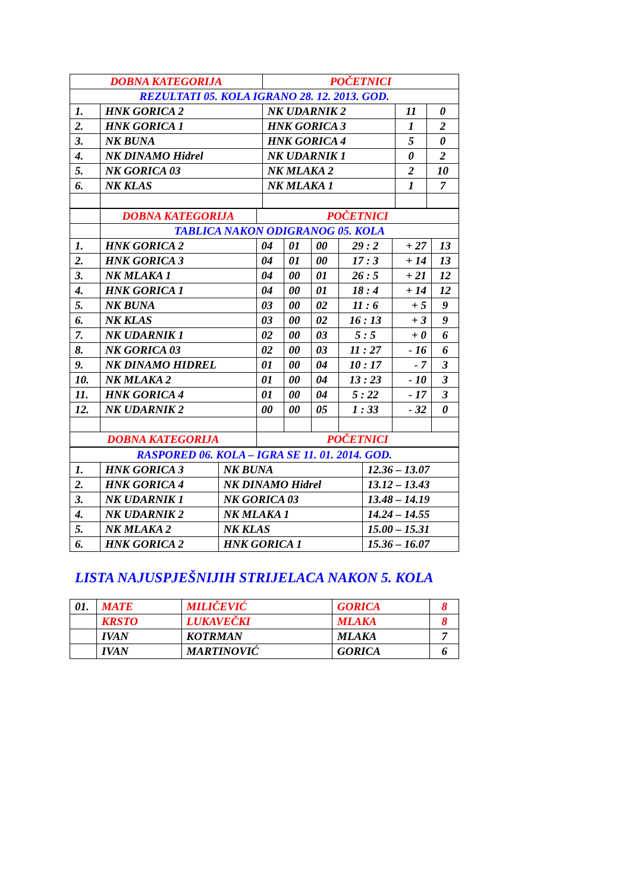| DOBNA KATEGORIJA | | POČETNICI | | |
| REZULTATI 05. KOLA IGRANO 28. 12. 2013. GOD. | | | | |
| 1. | HNK GORICA 2 | NK UDARNIK 2 | 11 | 0 |
| 2. | HNK GORICA 1 | HNK GORICA 3 | 1 | 2 |
| 3. | NK BUNA | HNK GORICA 4 | 5 | 0 |
| 4. | NK DINAMO Hidrel | NK UDARNIK 1 | 0 | 2 |
| 5. | NK GORICA 03 | NK MLAKA 2 | 2 | 10 |
| 6. | NK KLAS | NK MLAKA 1 | 1 | 7 |
| | DOBNA KATEGORIJA | POČETNICI | | | | | |
| | TABLICA NAKON ODIGRANOG 05. KOLA | | | | | | |
| 1. | HNK GORICA 2 | 04 | 01 | 00 | 29 : 2 | + 27 | 13 |
| 2. | HNK GORICA 3 | 04 | 01 | 00 | 17 : 3 | + 14 | 13 |
| 3. | NK MLAKA 1 | 04 | 00 | 01 | 26 : 5 | + 21 | 12 |
| 4. | HNK GORICA 1 | 04 | 00 | 01 | 18 : 4 | + 14 | 12 |
| 5. | NK BUNA | 03 | 00 | 02 | 11 : 6 | + 5 | 9 |
| 6. | NK KLAS | 03 | 00 | 02 | 16 : 13 | + 3 | 9 |
| 7. | NK UDARNIK 1 | 02 | 00 | 03 | 5 : 5 | + 0 | 6 |
| 8. | NK GORICA 03 | 02 | 00 | 03 | 11 : 27 | - 16 | 6 |
| 9. | NK DINAMO HIDREL | 01 | 00 | 04 | 10 : 17 | - 7 | 3 |
| 10. | NK MLAKA 2 | 01 | 00 | 04 | 13 : 23 | - 10 | 3 |
| 11. | HNK GORICA 4 | 01 | 00 | 04 | 5 : 22 | - 17 | 3 |
| 12. | NK UDARNIK 2 | 00 | 00 | 05 | 1 : 33 | - 32 | 0 |
| DOBNA KATEGORIJA | | POČETNICI | | | | | |
| RASPORED 06. KOLA – IGRA SE 11. 01. 2014. GOD. | | | |
| 1. | HNK GORICA 3 | NK BUNA | 12.36 – 13.07 |
| 2. | HNK GORICA 4 | NK DINAMO Hidrel | 13.12 – 13.43 |
| 3. | NK UDARNIK 1 | NK GORICA 03 | 13.48 – 14.19 |
| 4. | NK UDARNIK 2 | NK MLAKA 1 | 14.24 – 14.55 |
| 5. | NK MLAKA 2 | NK KLAS | 15.00 – 15.31 |
| 6. | HNK GORICA 2 | HNK GORICA 1 | 15.36 – 16.07 |
LISTA NAJUSPJEŠNIJIH STRIJELACA NAKON 5. KOLA
| 01. | MATE | MILIČEVIĆ | GORICA | 8 |
| | KRSTO | LUKAVEČKI | MLAKA | 8 |
| | IVAN | KOTRMAN | MLAKA | 7 |
| | IVAN | MARTINOVIĆ | GORICA | 6 |